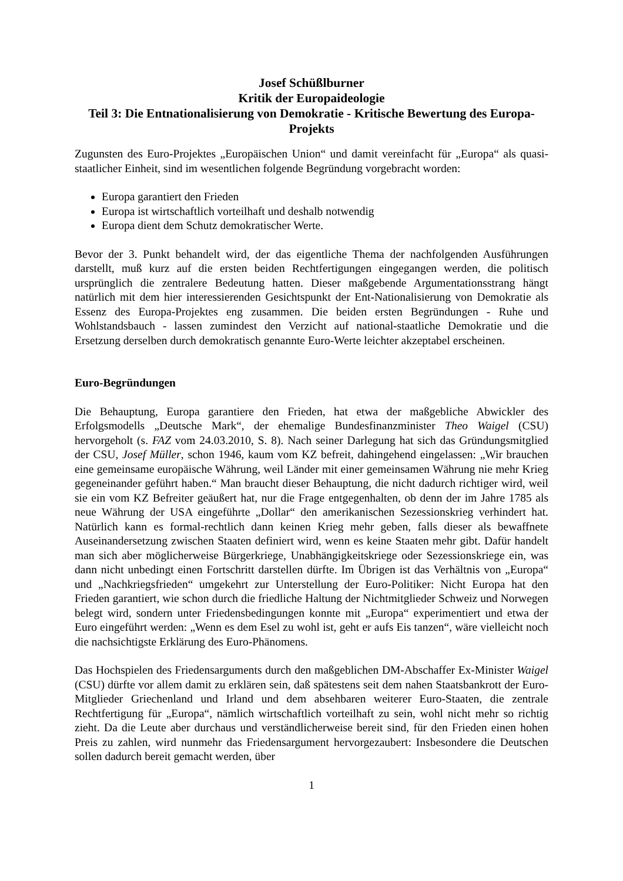Josef Schüßlburner
Kritik der Europaideologie
Teil 3: Die Entnationalisierung von Demokratie - Kritische Bewertung des Europa-Projekts
Zugunsten des Euro-Projektes „Europäischen Union“ und damit vereinfacht für „Europa“ als quasi-staatlicher Einheit, sind im wesentlichen folgende Begründung vorgebracht worden:
Europa garantiert den Frieden
Europa ist wirtschaftlich vorteilhaft und deshalb notwendig
Europa dient dem Schutz demokratischer Werte.
Bevor der 3. Punkt behandelt wird, der das eigentliche Thema der nachfolgenden Ausführungen darstellt, muß kurz auf die ersten beiden Rechtfertigungen eingegangen werden, die politisch ursprünglich die zentralere Bedeutung hatten. Dieser maßgebende Argumentationsstrang hängt natürlich mit dem hier interessierenden Gesichtspunkt der Ent-Nationalisierung von Demokratie als Essenz des Europa-Projektes eng zusammen. Die beiden ersten Begründungen - Ruhe und Wohlstandsbauch - lassen zumindest den Verzicht auf national-staatliche Demokratie und die Ersetzung derselben durch demokratisch genannte Euro-Werte leichter akzeptabel erscheinen.
Euro-Begründungen
Die Behauptung, Europa garantiere den Frieden, hat etwa der maßgebliche Abwickler des Erfolgsmodells „Deutsche Mark“, der ehemalige Bundesfinanzminister Theo Waigel (CSU) hervorgeholt (s. FAZ vom 24.03.2010, S. 8). Nach seiner Darlegung hat sich das Gründungsmitglied der CSU, Josef Müller, schon 1946, kaum vom KZ befreit, dahingehend eingelassen: „Wir brauchen eine gemeinsame europäische Währung, weil Länder mit einer gemeinsamen Währung nie mehr Krieg gegeneinander geführt haben.“ Man braucht dieser Behauptung, die nicht dadurch richtiger wird, weil sie ein vom KZ Befreiter geäußert hat, nur die Frage entgegenhalten, ob denn der im Jahre 1785 als neue Währung der USA eingeführte „Dollar“ den amerikanischen Sezessionskrieg verhindert hat. Natürlich kann es formal-rechtlich dann keinen Krieg mehr geben, falls dieser als bewaffnete Auseinandersetzung zwischen Staaten definiert wird, wenn es keine Staaten mehr gibt. Dafür handelt man sich aber möglicherweise Bürgerkriege, Unabhängigkeitskriege oder Sezessionskriege ein, was dann nicht unbedingt einen Fortschritt darstellen dürfte. Im Übrigen ist das Verhältnis von „Europa“ und „Nachkriegsfrieden“ umgekehrt zur Unterstellung der Euro-Politiker: Nicht Europa hat den Frieden garantiert, wie schon durch die friedliche Haltung der Nichtmitglieder Schweiz und Norwegen belegt wird, sondern unter Friedensbedingungen konnte mit „Europa“ experimentiert und etwa der Euro eingeführt werden: „Wenn es dem Esel zu wohl ist, geht er aufs Eis tanzen“, wäre vielleicht noch die nachsichtigste Erklärung des Euro-Phänomens.
Das Hochspielen des Friedensarguments durch den maßgeblichen DM-Abschaffer Ex-Minister Waigel (CSU) dürfte vor allem damit zu erklären sein, daß spätestens seit dem nahen Staatsbankrott der Euro-Mitglieder Griechenland und Irland und dem absehbaren weiterer Euro-Staaten, die zentrale Rechtfertigung für „Europa“, nämlich wirtschaftlich vorteilhaft zu sein, wohl nicht mehr so richtig zieht. Da die Leute aber durchaus und verständlicherweise bereit sind, für den Frieden einen hohen Preis zu zahlen, wird nunmehr das Friedensargument hervorgezaubert: Insbesondere die Deutschen sollen dadurch bereit gemacht werden, über
1